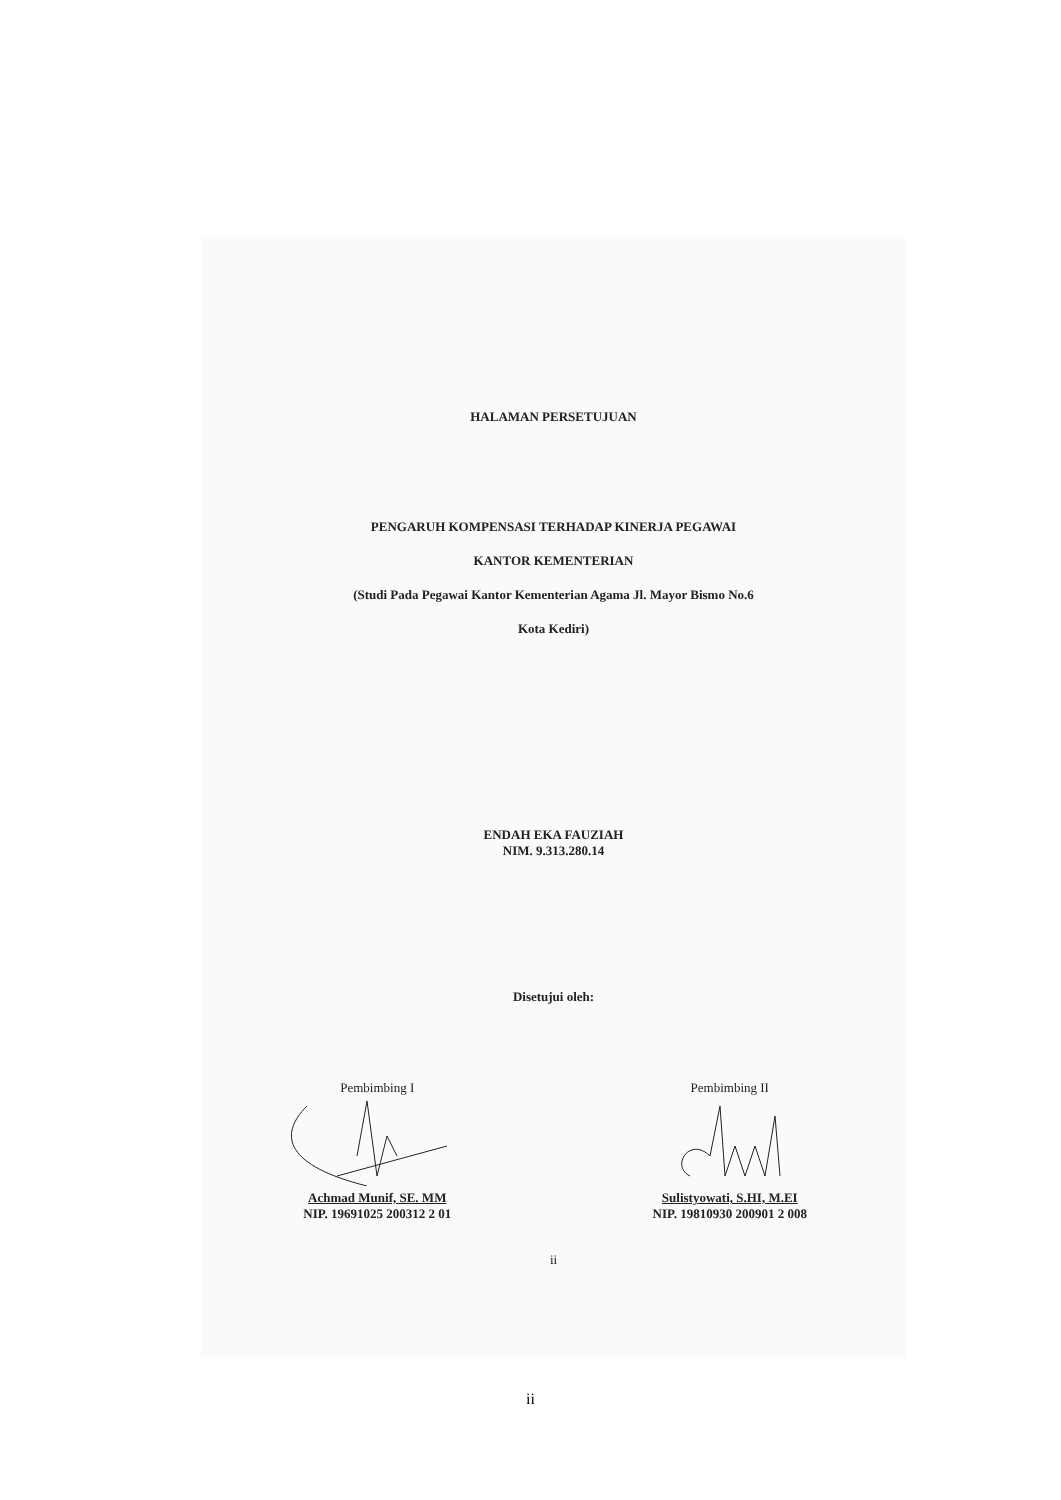HALAMAN PERSETUJUAN
PENGARUH KOMPENSASI TERHADAP KINERJA PEGAWAI
KANTOR KEMENTERIAN
(Studi Pada Pegawai Kantor Kementerian Agama Jl. Mayor Bismo No.6
Kota Kediri)
ENDAH EKA FAUZIAH
NIM. 9.313.280.14
Disetujui oleh:
Pembimbing I
Achmad Munif, SE. MM
NIP. 19691025 200312 2 01
Pembimbing II
Sulistyowati, S.HI, M.EI
NIP. 19810930 200901 2 008
ii
ii